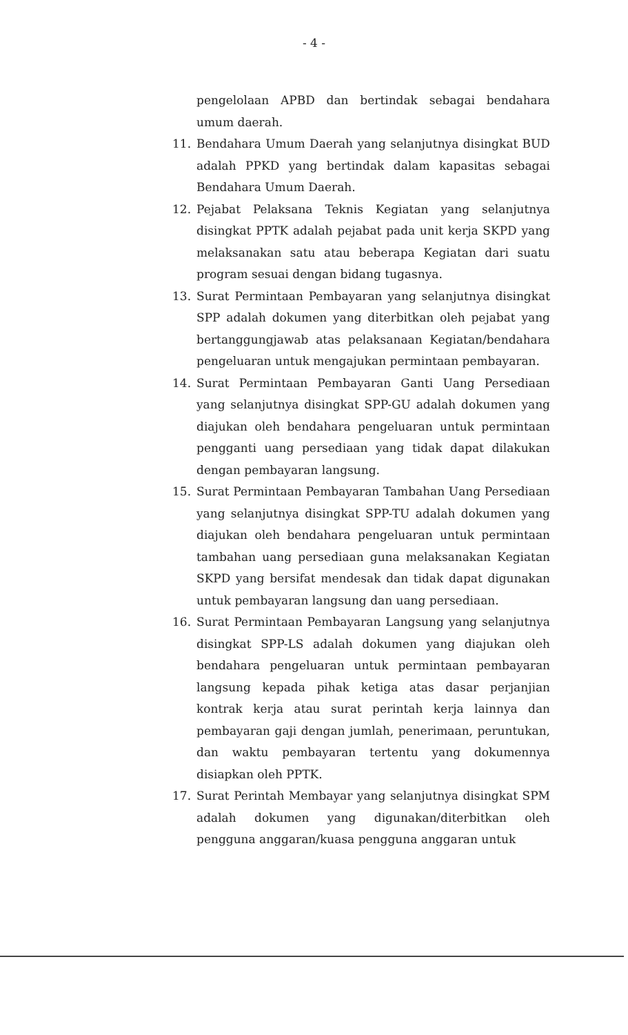- 4 -
pengelolaan APBD dan bertindak sebagai bendahara umum daerah.
11. Bendahara Umum Daerah yang selanjutnya disingkat BUD adalah PPKD yang bertindak dalam kapasitas sebagai Bendahara Umum Daerah.
12. Pejabat Pelaksana Teknis Kegiatan yang selanjutnya disingkat PPTK adalah pejabat pada unit kerja SKPD yang melaksanakan satu atau beberapa Kegiatan dari suatu program sesuai dengan bidang tugasnya.
13. Surat Permintaan Pembayaran yang selanjutnya disingkat SPP adalah dokumen yang diterbitkan oleh pejabat yang bertanggungjawab atas pelaksanaan Kegiatan/bendahara pengeluaran untuk mengajukan permintaan pembayaran.
14. Surat Permintaan Pembayaran Ganti Uang Persediaan yang selanjutnya disingkat SPP-GU adalah dokumen yang diajukan oleh bendahara pengeluaran untuk permintaan pengganti uang persediaan yang tidak dapat dilakukan dengan pembayaran langsung.
15. Surat Permintaan Pembayaran Tambahan Uang Persediaan yang selanjutnya disingkat SPP-TU adalah dokumen yang diajukan oleh bendahara pengeluaran untuk permintaan tambahan uang persediaan guna melaksanakan Kegiatan SKPD yang bersifat mendesak dan tidak dapat digunakan untuk pembayaran langsung dan uang persediaan.
16. Surat Permintaan Pembayaran Langsung yang selanjutnya disingkat SPP-LS adalah dokumen yang diajukan oleh bendahara pengeluaran untuk permintaan pembayaran langsung kepada pihak ketiga atas dasar perjanjian kontrak kerja atau surat perintah kerja lainnya dan pembayaran gaji dengan jumlah, penerimaan, peruntukan, dan waktu pembayaran tertentu yang dokumennya disiapkan oleh PPTK.
17. Surat Perintah Membayar yang selanjutnya disingkat SPM adalah dokumen yang digunakan/diterbitkan oleh pengguna anggaran/kuasa pengguna anggaran untuk